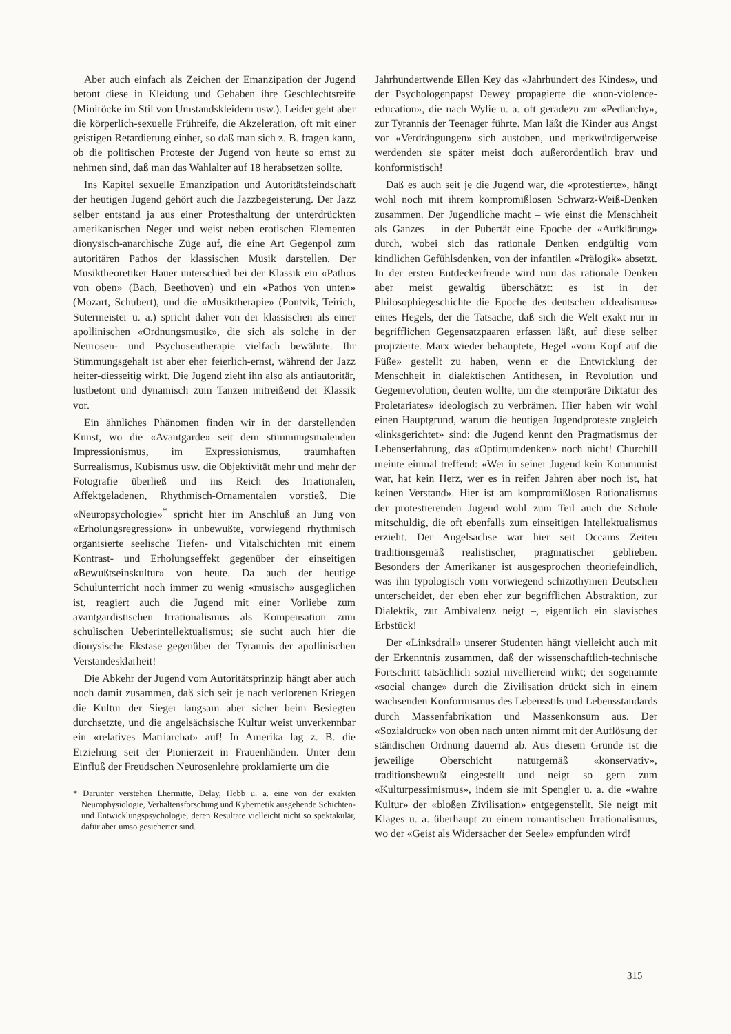Aber auch einfach als Zeichen der Emanzipation der Jugend betont diese in Kleidung und Gehaben ihre Geschlechtsreife (Miniröcke im Stil von Umstandskleidern usw.). Leider geht aber die körperlich-sexuelle Frühreife, die Akzeleration, oft mit einer geistigen Retardierung einher, so daß man sich z. B. fragen kann, ob die politischen Proteste der Jugend von heute so ernst zu nehmen sind, daß man das Wahlalter auf 18 herabsetzen sollte.
Ins Kapitel sexuelle Emanzipation und Autoritätsfeindschaft der heutigen Jugend gehört auch die Jazzbegeisterung. Der Jazz selber entstand ja aus einer Protesthaltung der unterdrückten amerikanischen Neger und weist neben erotischen Elementen dionysisch-anarchische Züge auf, die eine Art Gegenpol zum autoritären Pathos der klassischen Musik darstellen. Der Musiktheoretiker Hauer unterschied bei der Klassik ein «Pathos von oben» (Bach, Beethoven) und ein «Pathos von unten» (Mozart, Schubert), und die «Musiktherapie» (Pontvik, Teirich, Sutermeister u. a.) spricht daher von der klassischen als einer apollinischen «Ordnungsmusik», die sich als solche in der Neurosen- und Psychosentherapie vielfach bewährte. Ihr Stimmungsgehalt ist aber eher feierlich-ernst, während der Jazz heiter-diesseitig wirkt. Die Jugend zieht ihn also als antiautoritär, lustbetont und dynamisch zum Tanzen mitreißend der Klassik vor.
Ein ähnliches Phänomen finden wir in der darstellenden Kunst, wo die «Avantgarde» seit dem stimmungsmalenden Impressionismus, im Expressionismus, traumhaften Surrealismus, Kubismus usw. die Objektivität mehr und mehr der Fotografie überließ und ins Reich des Irrationalen, Affektgeladenen, Rhythmisch-Ornamentalen vorstieß. Die «Neuropsychologie»<sup>*</sup> spricht hier im Anschluß an Jung von «Erholungsregression» in unbewußte, vorwiegend rhythmisch organisierte seelische Tiefen- und Vitalschichten mit einem Kontrast- und Erholungseffekt gegenüber der einseitigen «Bewußtseinskultur» von heute. Da auch der heutige Schulunterricht noch immer zu wenig «musisch» ausgeglichen ist, reagiert auch die Jugend mit einer Vorliebe zum avantgardistischen Irrationalismus als Kompensation zum schulischen Ueberintellektualismus; sie sucht auch hier die dionysische Ekstase gegenüber der Tyrannis der apollinischen Verstandesklarheit!
Die Abkehr der Jugend vom Autoritätsprinzip hängt aber auch noch damit zusammen, daß sich seit je nach verlorenen Kriegen die Kultur der Sieger langsam aber sicher beim Besiegten durchsetzte, und die angelsächsische Kultur weist unverkennbar ein «relatives Matriarchat» auf! In Amerika lag z. B. die Erziehung seit der Pionierzeit in Frauenhänden. Unter dem Einfluß der Freudschen Neurosenlehre proklamierte um die
* Darunter verstehen Lhermitte, Delay, Hebb u. a. eine von der exakten Neurophysiologie, Verhaltensforschung und Kybernetik ausgehende Schichten- und Entwicklungspsychologie, deren Resultate vielleicht nicht so spektakulär, dafür aber umso gesicherter sind.
Jahrhundertwende Ellen Key das «Jahrhundert des Kindes», und der Psychologenpapst Dewey propagierte die «non-violence-education», die nach Wylie u. a. oft geradezu zur «Pediarchy», zur Tyrannis der Teenager führte. Man läßt die Kinder aus Angst vor «Verdrängungen» sich austoben, und merkwürdigerweise werdenden sie später meist doch außerordentlich brav und konformistisch!
Daß es auch seit je die Jugend war, die «protestierte», hängt wohl noch mit ihrem kompromißlosen Schwarz-Weiß-Denken zusammen. Der Jugendliche macht – wie einst die Menschheit als Ganzes – in der Pubertät eine Epoche der «Aufklärung» durch, wobei sich das rationale Denken endgültig vom kindlichen Gefühlsdenken, von der infantilen «Prälogik» absetzt. In der ersten Entdeckerfreude wird nun das rationale Denken aber meist gewaltig überschätzt: es ist in der Philosophiegeschichte die Epoche des deutschen «Idealismus» eines Hegels, der die Tatsache, daß sich die Welt exakt nur in begrifflichen Gegensatzpaaren erfassen läßt, auf diese selber projizierte. Marx wieder behauptete, Hegel «vom Kopf auf die Füße» gestellt zu haben, wenn er die Entwicklung der Menschheit in dialektischen Antithesen, in Revolution und Gegenrevolution, deuten wollte, um die «temporäre Diktatur des Proletariates» ideologisch zu verbrämen. Hier haben wir wohl einen Hauptgrund, warum die heutigen Jugendproteste zugleich «linksgerichtet» sind: die Jugend kennt den Pragmatismus der Lebenserfahrung, das «Optimumdenken» noch nicht! Churchill meinte einmal treffend: «Wer in seiner Jugend kein Kommunist war, hat kein Herz, wer es in reifen Jahren aber noch ist, hat keinen Verstand». Hier ist am kompromißlosen Rationalismus der protestierenden Jugend wohl zum Teil auch die Schule mitschuldig, die oft ebenfalls zum einseitigen Intellektualismus erzieht. Der Angelsachse war hier seit Occams Zeiten traditionsgemäß realistischer, pragmatischer geblieben. Besonders der Amerikaner ist ausgesprochen theoriefeindlich, was ihn typologisch vom vorwiegend schizothymen Deutschen unterscheidet, der eben eher zur begrifflichen Abstraktion, zur Dialektik, zur Ambivalenz neigt –, eigentlich ein slavisches Erbstück!
Der «Linksdrall» unserer Studenten hängt vielleicht auch mit der Erkenntnis zusammen, daß der wissenschaftlich-technische Fortschritt tatsächlich sozial nivellierend wirkt; der sogenannte «social change» durch die Zivilisation drückt sich in einem wachsenden Konformismus des Lebensstils und Lebensstandards durch Massenfabrikation und Massenkonsum aus. Der «Sozialdruck» von oben nach unten nimmt mit der Auflösung der ständischen Ordnung dauernd ab. Aus diesem Grunde ist die jeweilige Oberschicht naturgemäß «konservativ», traditionsbewußt eingestellt und neigt so gern zum «Kulturpessimismus», indem sie mit Spengler u. a. die «wahre Kultur» der «bloßen Zivilisation» entgegenstellt. Sie neigt mit Klages u. a. überhaupt zu einem romantischen Irrationalismus, wo der «Geist als Widersacher der Seele» empfunden wird!
315